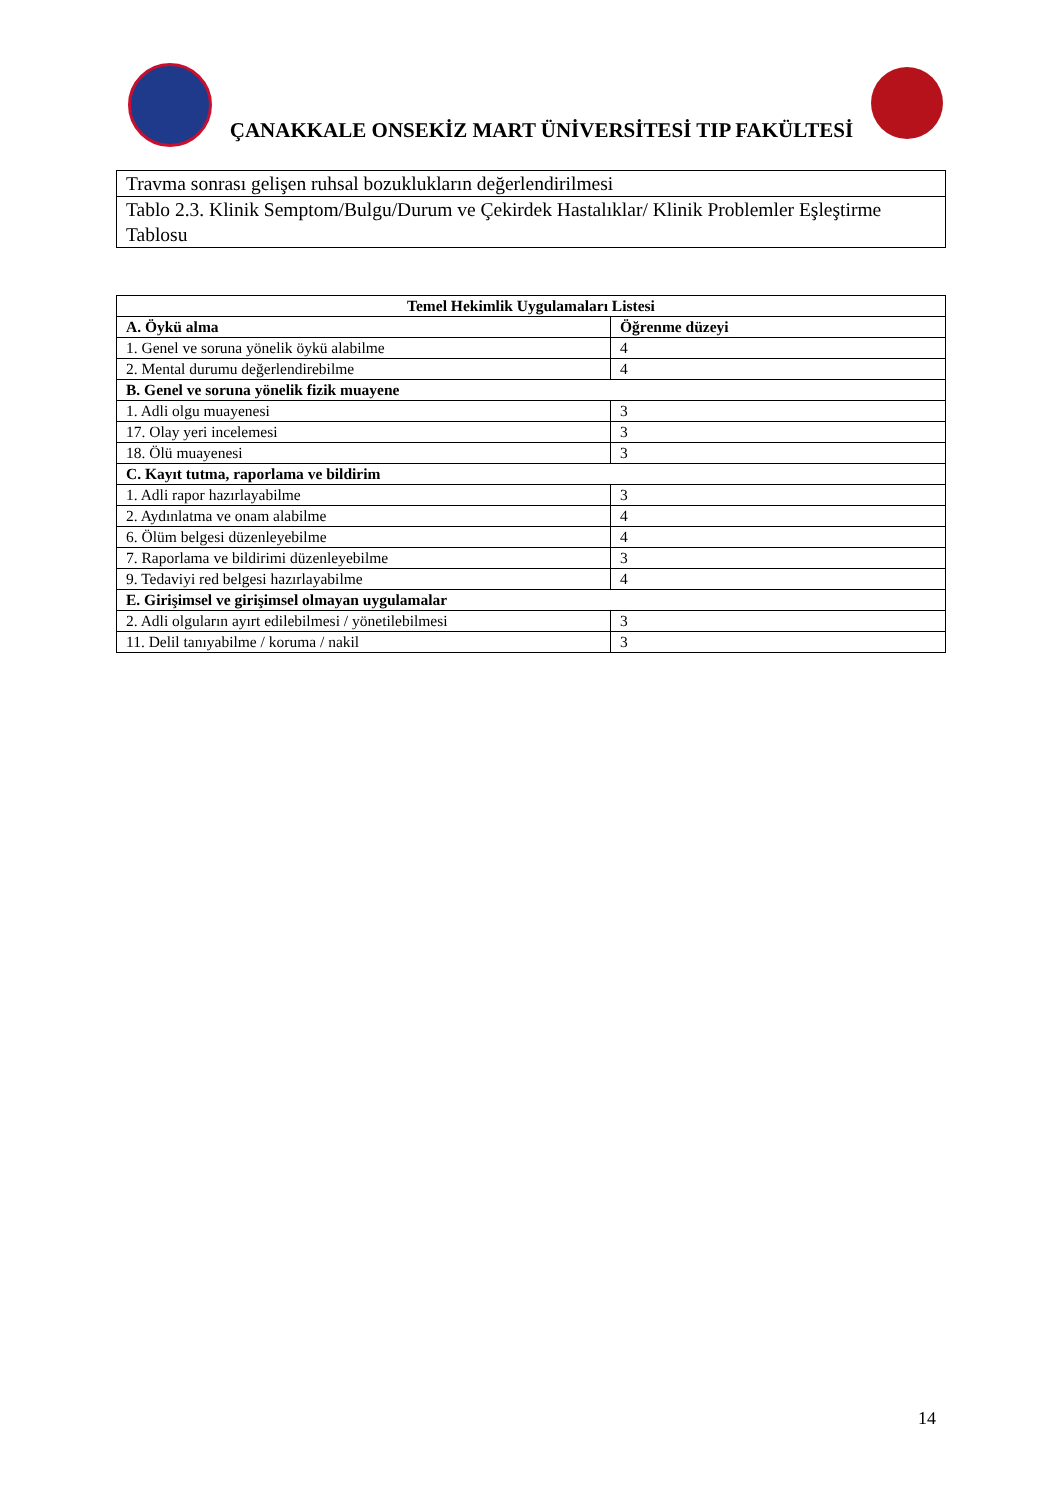ÇANAKKALE ONSEKİZ MART ÜNİVERSİTESİ TIP FAKÜLTESİ
| Travma sonrası gelişen ruhsal bozuklukların değerlendirilmesi |
| Tablo 2.3. Klinik Semptom/Bulgu/Durum ve Çekirdek Hastalıklar/ Klinik Problemler Eşleştirme Tablosu |
| Temel Hekimlik Uygulamaları Listesi | |
| --- | --- |
| A. Öykü alma | Öğrenme düzeyi |
| 1. Genel ve soruna yönelik öykü alabilme | 4 |
| 2. Mental durumu değerlendirebilme | 4 |
| B. Genel ve soruna yönelik fizik muayene | |
| 1. Adli olgu muayenesi | 3 |
| 17. Olay yeri incelemesi | 3 |
| 18. Ölü muayenesi | 3 |
| C. Kayıt tutma, raporlama ve bildirim | |
| 1. Adli rapor hazırlayabilme | 3 |
| 2. Aydınlatma ve onam alabilme | 4 |
| 6. Ölüm belgesi düzenleyebilme | 4 |
| 7. Raporlama ve bildirimi düzenleyebilme | 3 |
| 9. Tedaviyi red belgesi hazırlayabilme | 4 |
| E. Girişimsel ve girişimsel olmayan uygulamalar | |
| 2. Adli olguların ayırt edilebilmesi / yönetilebilmesi | 3 |
| 11. Delil tanıyabilme / koruma / nakil | 3 |
14